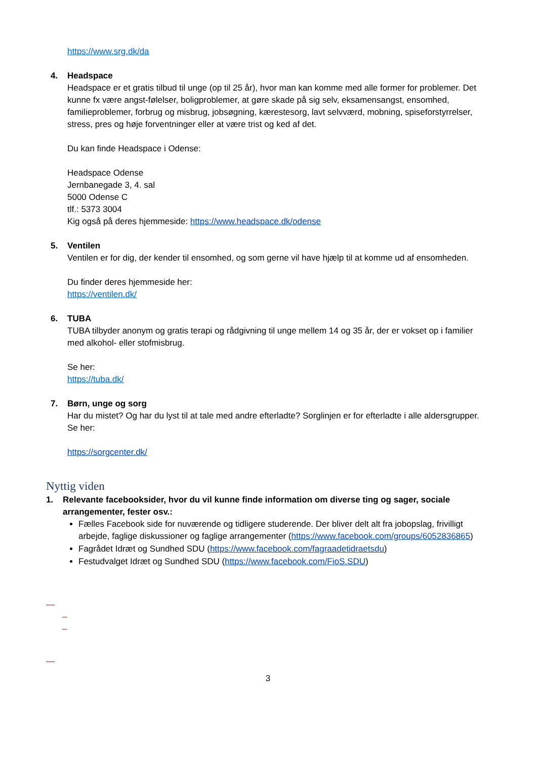https://www.srg.dk/da
4. Headspace
Headspace er et gratis tilbud til unge (op til 25 år), hvor man kan komme med alle former for problemer. Det kunne fx være angst-følelser, boligproblemer, at gøre skade på sig selv, eksamensangst, ensomhed, familieproblemer, forbrug og misbrug, jobsøgning, kærestesorg, lavt selvværd, mobning, spiseforstyrrelser, stress, pres og høje forventninger eller at være trist og ked af det.
Du kan finde Headspace i Odense:
Headspace Odense
Jernbanegade 3, 4. sal
5000 Odense C
tlf.: 5373 3004
Kig også på deres hjemmeside: https://www.headspace.dk/odense
5. Ventilen
Ventilen er for dig, der kender til ensomhed, og som gerne vil have hjælp til at komme ud af ensomheden.
Du finder deres hjemmeside her:
https://ventilen.dk/
6. TUBA
TUBA tilbyder anonym og gratis terapi og rådgivning til unge mellem 14 og 35 år, der er vokset op i familier med alkohol- eller stofmisbrug.
Se her:
https://tuba.dk/
7. Børn, unge og sorg
Har du mistet? Og har du lyst til at tale med andre efterladte? Sorglinjen er for efterladte i alle aldersgrupper. Se her:
https://sorgcenter.dk/
Nyttig viden
1. Relevante facebooksider, hvor du vil kunne finde information om diverse ting og sager, sociale arrangementer, fester osv.:
Fælles Facebook side for nuværende og tidligere studerende. Der bliver delt alt fra jobopslag, frivilligt arbejde, faglige diskussioner og faglige arrangementer (https://www.facebook.com/groups/6052836865)
Fagrådet Idræt og Sundhed SDU (https://www.facebook.com/fagraadetidraetsdu)
Festudvalget Idræt og Sundhed SDU (https://www.facebook.com/FioS.SDU)
—
–
–
—
3